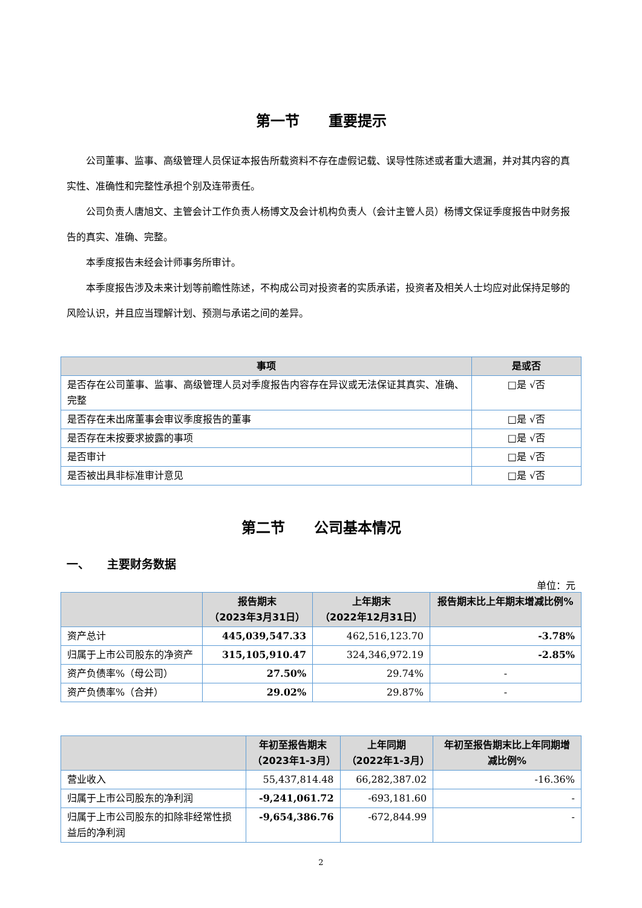第一节　　重要提示
公司董事、监事、高级管理人员保证本报告所载资料不存在虚假记载、误导性陈述或者重大遗漏，并对其内容的真实性、准确性和完整性承担个别及连带责任。
公司负责人唐旭文、主管会计工作负责人杨博文及会计机构负责人（会计主管人员）杨博文保证季度报告中财务报告的真实、准确、完整。
本季度报告未经会计师事务所审计。
本季度报告涉及未来计划等前瞻性陈述，不构成公司对投资者的实质承诺，投资者及相关人士均应对此保持足够的风险认识，并且应当理解计划、预测与承诺之间的差异。
| 事项 | 是或否 |
| --- | --- |
| 是否存在公司董事、监事、高级管理人员对季度报告内容存在异议或无法保证其真实、准确、完整 | □是 √否 |
| 是否存在未出席董事会审议季度报告的董事 | □是 √否 |
| 是否存在未按要求披露的事项 | □是 √否 |
| 是否审计 | □是 √否 |
| 是否被出具非标准审计意见 | □是 √否 |
第二节　　公司基本情况
一、　　主要财务数据
单位：元
| | 报告期末 （2023年3月31日） | 上年期末 （2022年12月31日） | 报告期末比上年期末增减比例% |
| --- | --- | --- | --- |
| 资产总计 | 445,039,547.33 | 462,516,123.70 | -3.78% |
| 归属于上市公司股东的净资产 | 315,105,910.47 | 324,346,972.19 | -2.85% |
| 资产负债率%（母公司） | 27.50% | 29.74% | - |
| 资产负债率%（合并） | 29.02% | 29.87% | - |
| | 年初至报告期末 （2023年1-3月） | 上年同期 （2022年1-3月） | 年初至报告期末比上年同期增减比例% |
| --- | --- | --- | --- |
| 营业收入 | 55,437,814.48 | 66,282,387.02 | -16.36% |
| 归属于上市公司股东的净利润 | -9,241,061.72 | -693,181.60 | - |
| 归属于上市公司股东的扣除非经常性损益后的净利润 | -9,654,386.76 | -672,844.99 | - |
2